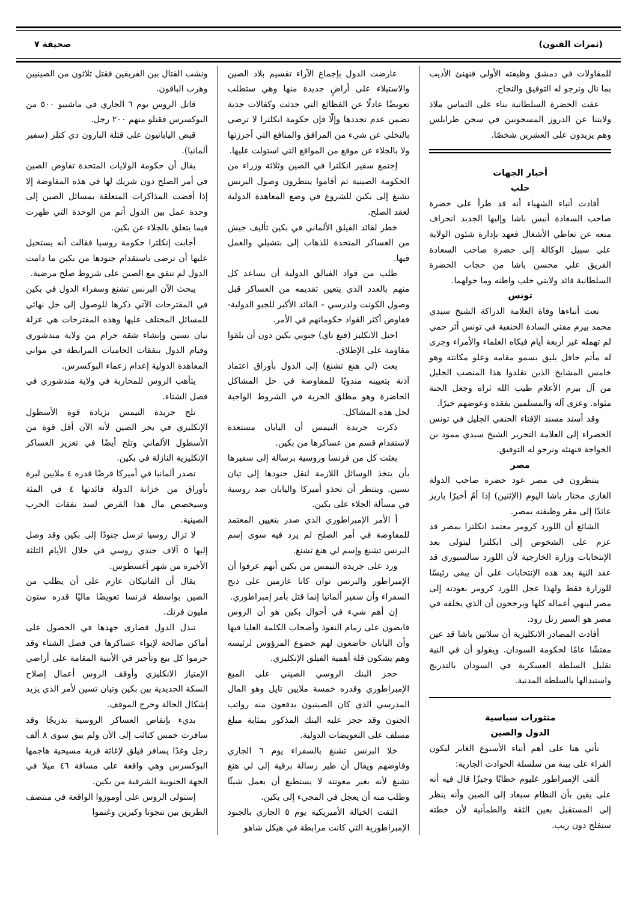(ثمرات الفنون) صحيفة ٧
للمقاولات في دمشق وظيفته الأولى فنهنئ الأديب بما نال ونرجو له التوفيق والنجاح.
عفت الحضرة السلطانية بناء على التماس ملاذ ولايتنا عن الدروز المسجونين في سجن طرابلس وهم يزيدون على العشرين شخصًا.
أخبار الجهات
حلب
أفادت أنباء الشهباء أنه قد طرأ على حضرة صاحب السعادة أنيس باشا وإليها الجديد انحراف منعه عن تعاطي الأشغال فعهد بإدارة شئون الولاية على سبيل الوكالة إلى حضرة صاحب السعادة الفريق علي محسن باشا من حجاب الحضرة السلطانية قائد ولايتي حلب واطنه وما حولهما.
تونس
نعت أنباءها وفاة العلامة الدراكة الشيخ سيدي محمد بيرم مفتي السادة الحنفية في تونس أثر حمي لم تهمله غير أربعة أيام فبكاه العلماء والأمراء وجرى له مأتم حافل يليق بسمو مقامه وعلو مكانته وهو خامس المشايخ الذين تقلدوا هذا المنصب الجليل من آل بيرم الأعلام طيب الله ثراه وجعل الجنة مثواه. وعزى آله والمسلمين بفقده وعوضهم خيرًا.
وقد أسند مسند الإفتاء الحنفي الجليل في تونس الخضراء إلى العلامة التحرير الشيخ سيدي ممود بن الخواجة فنهنئه ونرجو له التوفيق.
مصر
ينتظرون في مصر عود حضرة صاحب الدولة الغازي مختار باشا اليوم (الإثنين) إذا أمّ أخيرًا باريز عائدًا إلى مقر وظيفته بمصر.
الشائع أن اللورد كرومر معتمد انكلترا بمصر قد عزم على الشخوص إلى انكلترا ليتولى بعد الإنتخابات وزارة الخارجية لأن اللورد سالسبوري قد عقد النية بعد هذه الإنتخابات على أن يبقى رئيسًا للوزارة فقط ولهذا عجل اللورد كرومر بعودته إلى مصر لينهي أعماله كلها ويرجحون أن الذي يخلفه في مصر هو السير رنل رود.
أفادت المصادر الانكليزية أن سلاتين باشا قد عين مفتشًا عامًا لحكومة السودان. ويقولو أن في النية تقليل السلطة العسكرية في السودان بالتدريج واستبدالها بالسلطة المدنية.
منثورات سياسية
الدول والصين
نأتي هنا على أهم أنباء الأسبوع الغابر ليكون القراء على بينة من سلسلة الحوادث الجارية:
ألقى الإمبراطور غليوم خطابًا وجيزًا قال فيه أنه على يقين بأن النظام سيعاد إلى الصين وأنه ينظر إلى المستقبل بعين الثقة والطمأنية لأن خطته ستفلح دون ريب.
عارضت الدول بإجماع الآراء تقسيم بلاد الصين والاستيلاء على أراضٍ جديدة منها وهي ستطلب تعويضًا عادلًا عن الفظائع التي حدثت وكفالات جدية تضمن عدم تجددها وإلّا فإن حكومة انكلترا لا ترضي بالتخلي عن شيء من المرافق والمنافع التي أحرزتها ولا بالجلاء عن موقع من المواقع التي استولت عليها.
إجتمع سفير انكلترا في الصين وثلاثة وزراء من الحكومة الصينية ثم أقاموا ينتظرون وصول البرنس تشنغ إلى بكين للشروع في وضع المعاهدة الدولية لعقد الصلح.
خطر لقائد الفيلق الألماني في بكين تأليف جيش من العساكر المتحدة للذهاب إلى بتشيلي والعمل فيها.
طلب من قواد الفيالق الدولية أن يساعد كل منهم بالعدد الذي يتعين تقديمه من العساكر قبل وصول الكونت ولدرسي – القائد الأكبر للجيو الدولية- ففاوض أكثر القواد حكوماتهم في الأمر.
احتل الانكليز (فنغ تاي) جنوبي بكين دون أن يلقوا مقاومة على الإطلاق.
بعث (لي هنغ تشنغ) إلى الدول بأوراق اعتماد آذنة بتعيينه مندوبًا للمفاوضة في حل المشاكل الحاضرة وهو مطلق الحرية في الشروط الواجبة لحل هذه المشاكل.
ذكرت جريدة التيمس أن اليابان مستعدة لاستقدام قسم من عساكرها من بكين.
بعثت كل من فرنسا وروسية برسالة إلى سفيرها بأن يتخذ الوسائل اللازمة لنقل جنودها إلى تيان تسين. وينتظر أن تحذو أميركا واليابان ضد روسية في مسألة الجلاء على بكين.
أ الأمر الإمبراطوري الذي صدر بتعيين المعتمد للمفاوضة في أمر الصلح لم يرد فيه سوى إسم البرنس تشنغ وإسم لي هنغ تشنغ.
ورد على جريدة التيمس من بكين أنهم عرفوا أن الإمبراطور والبرنس توان كانا عازمين على ذبح السفراء وأن سفير ألمانيا إنما قتل بأمر إمبراطوري.
إن أهم شيء في أحوال بكين هو أن الروس قابضون على زمام النفوذ وأصحاب الكلمة العليا فيها وأن اليابان خاضعون لهم خضوع المرؤوس لرئيسه وهم يشكون قلة أهمية الفيلق الإنكليزي.
حجز البنك الروسي الصيني على المبغ الإمبراطوري وقدره خمسة ملايين تايل وهو المال المدرسي الذي كان الصينيون يدفعون منه رواتب الجنون وقد حجز عليه البنك المذكور بمثابة مبلغ مسلف على التعويضات الدولية.
خلا البرنس تشنغ بالسفراء يوم ٦ الجاري وفاوضهم ويقال أن طير رسالة برقية إلى لي هنغ تشنغ لأنه بغير معونته لا يستطيع أن يعمل شيئًا وطلب منه أن يعجل في المجيء إلى بكين.
التقت الخيالة الأميريكية يوم ٥ الجاري بالجنود الإمبراطورية التي كانت مرابطة في هيكل شاهو
ونشب القتال بين الفريقين فقتل ثلاثون من الصينيين وهرب الباقون.
قاتل الروس يوم ٦ الجاري في ماشيبو ٥٠٠ من البوكسرس فقتلو منهم ٢٠٠ رجل.
قبض اليابانيون على قتلة البارون دي كتلر (سفير ألمانيا).
يقال أن حكومة الولايات المتحدة تفاوض الصين في أمر الصلح دون شريك لها في هذه المفاوضة إلا إذا أفضت المذاكرات المتعلقة بمسائل الصين إلى وحدة عمل بين الدول أتم من الوحدة التي ظهرت فيما يتعلق بالجلاء عن بكين.
أجابت إنكلترا حكومة روسيا فقالت أنه يستحيل عليها أن ترضى باستقدام جنودها من بكين ما دامت الدول لم تتفق مع الصين على شروط صلح مرضية.
يبحث الآن البرنس تشنغ وسفراء الدول في بكين في المقترحات الآتي ذكرها للوصول إلى حل نهائي للمسائل المختلف عليها وهذه المقترحات هي عزلة تيان تسين وإنشاء شقة حرام من ولاية مندشوري وقيام الدول بنفقات الحاميات المرابطة في مواني المعاهدة الدولية إعدام زعماء البوكسرس.
يتأهب الروس للمحاربة في ولاية مندشوري في فصل الشتاء.
تلح جريدة التيمس بزيادة قوة الأسطول الإنكليزي في بحر الصين لأنه الآن أقل قوة من الأسطول الألماني وتلح أيضًا في تعزيز العساكر الإنكليزية النازلة في بكين.
تصدر ألمانيا في أميركا قرضًا قدره ٤ ملايين ليرة بأوراق من خزانة الدولة فائدتها ٤ في المئة وسيخصص مال هذا القرض لسد نفقات الحرب الصينية.
لا تزال روسيا ترسل جنودًا إلى بكين وقد وصل إليها ٥ آلاف جندي روسي في خلال الأيام الثلثة الأخيرة من شهر أغسطوس.
يقال أن الفاتيكان عازم على أن يطلب من الصين بواسطة فرنسا تعويضًا ماليًا قدره ستون مليون فرنك.
تبذل الدول قصارى جهدها في الحصول على أماكن صالحة لإيواء عساكرها في فصل الشتاء وقد حرموا كل بيع وتأجير في الأبنية المقامة على أراضي الإمتياز الانكليزي وأوقف الروس أعمال إصلاح السكة الحديدية بين بكين وتيان تسين لأمر الذي يزيد إشكال الحالة وحرج الموقف.
بديء بإنقاص العساكر الروسية تدريجًا وقد سافرت خمس كتائب إلى الآن ولم يبق سوى ٨ ألف رجل وغدًا يسافر فيلق لإغاثة قرية مسيحية هاجمها البوكسرس وهي واقعة على مسافة ٤٦ ميلا في الجهة الجنوبية الشرقية من بكين.
إستولى الروس على أوموزوا الواقعة في منتصف الطريق بين ننجوتا وكيرين وغنموا